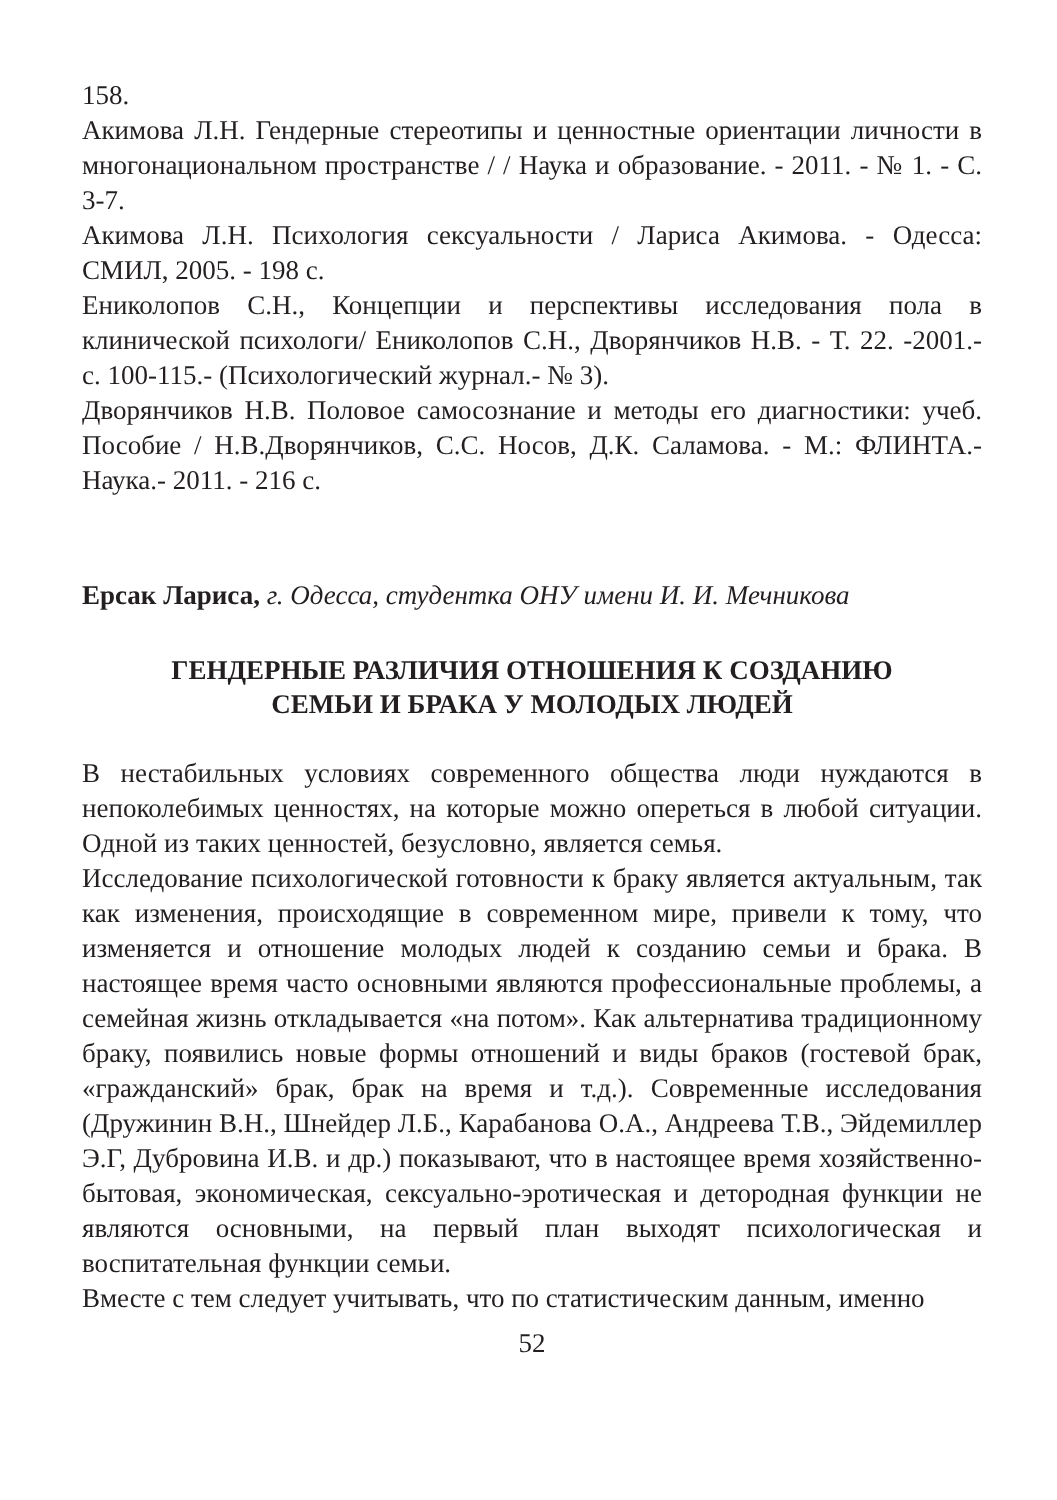158.
Акимова Л.Н. Гендерные стереотипы и ценностные ориентации личности в многонациональном пространстве / / Наука и образование. - 2011. - № 1. - С. 3-7.
Акимова Л.Н. Психология сексуальности / Лариса Акимова. - Одесса: СМИЛ, 2005. - 198 с.
Ениколопов С.Н., Концепции и перспективы исследования пола в клинической психологи/ Ениколопов С.Н., Дворянчиков Н.В. - Т. 22. -2001.- с. 100-115.- (Психологический журнал.- № 3).
Дворянчиков Н.В. Половое самосознание и методы его диагностики: учеб. Пособие / Н.В.Дворянчиков, С.С. Носов, Д.К. Саламова. - М.: ФЛИНТА.- Наука.- 2011. - 216 с.
Ерсак Лариса, г. Одесса, студентка ОНУ имени И. И. Мечникова
ГЕНДЕРНЫЕ РАЗЛИЧИЯ ОТНОШЕНИЯ К СОЗДАНИЮ
СЕМЬИ И БРАКА У МОЛОДЫХ ЛЮДЕЙ
В нестабильных условиях современного общества люди нуждаются в непоколебимых ценностях, на которые можно опереться в любой ситуации. Одной из таких ценностей, безусловно, является семья.
Исследование психологической готовности к браку является актуальным, так как изменения, происходящие в современном мире, привели к тому, что изменяется и отношение молодых людей к созданию семьи и брака. В настоящее время часто основными являются профессиональные проблемы, а семейная жизнь откладывается «на потом». Как альтернатива традиционному браку, появились новые формы отношений и виды браков (гостевой брак, «гражданский» брак, брак на время и т.д.). Современные исследования (Дружинин В.Н., Шнейдер Л.Б., Карабанова О.А., Андреева Т.В., Эйдемиллер Э.Г, Дубровина И.В. и др.) показывают, что в настоящее время хозяйственно-бытовая, экономическая, сексуально-эротическая и детородная функции не являются основными, на первый план выходят психологическая и воспитательная функции семьи.
Вместе с тем следует учитывать, что по статистическим данным, именно
52